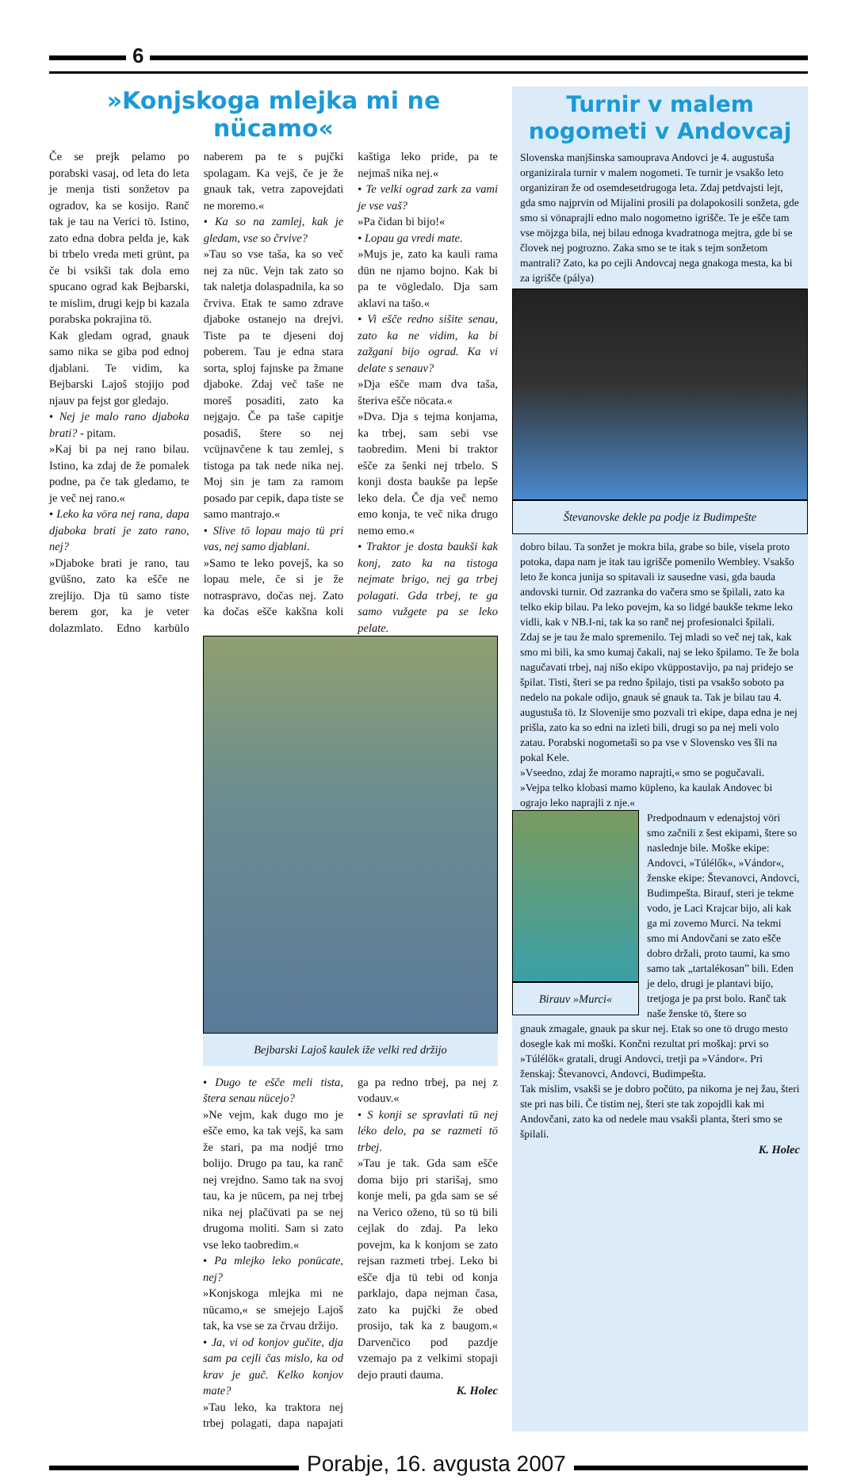6
»Konjskoga mlejka mi ne nücamo«
Če se prejk pelamo po porabski vasaj, od leta do leta je menja tisti sonžetov pa ogradov, ka se kosijo. Ranč tak je tau na Verici tö. Istino, zato edna dobra pelda je, kak bi trbelo vreda meti grünt, pa če bi vsikši tak dola emo spucano ograd kak Bejbarski, te mislim, drugi kejp bi kazala porabska pokrajina tö.
Kak gledam ograd, gnauk samo nika se giba pod ednoj djablani. Te vidim, ka Bejbarski Lajoš stojijo pod njauv pa fejst gor gledajo.
• Nej je malo rano djaboka brati? - pitam.
»Kaj bi pa nej rano bilau. Istino, ka zdaj de že pomalek podne, pa če tak gledamo, te je več nej rano.«
• Leko ka vöra nej rana, dapa djaboka brati je zato rano, nej?
»Djaboke brati je rano, tau gvüšno, zato ka ešče ne zrejlijo. Dja tü samo tiste berem gor, ka je veter dolazmlato. Edno karbülo naberem pa te s pujčki spolagam. Ka vejš, če je že gnauk tak, vetra zapovejdati ne moremo.«
• Ka so na zamlej, kak je gledam, vse so črvive?
»Tau so vse taša, ka so več nej za nüc. Vejn tak zato so tak naletja dolaspadnila, ka so črviva. Etak te samo zdrave djaboke ostanejo na drejvi. Tiste pa te djeseni doj poberem. Tau je edna stara sorta, sploj fajnske pa žmane djaboke. Zdaj več taše ne moreš posaditi, zato ka nejgajo. Če pa taše capitje posadiš, štere so nej vcüjnavčene k tau zemlej, s tistoga pa tak nede nika nej. Moj sin je tam za ramom posado par cepik, dapa tiste se samo mantrajo.«
• Slive tö lopau majo tü pri vas, nej samo djablani.
»Samo te leko povejš, ka so lopau mele, če si je že notraspravo, dočas nej. Zato ka dočas ešče kakšna koli kaštiga leko pride, pa te nejmaš nika nej.«
• Te velki ograd zark za vami je vse vaš?
»Pa čidan bi bijo!«
• Lopau ga vredi mate.
»Mujs je, zato ka kauli rama dün ne njamo bojno. Kak bi pa te vögledalo. Dja sam aklavi na tašo.«
• Vi ešče redno sišite senau, zato ka ne vidim, ka bi zažgani bijo ograd. Ka vi delate s senauv?
»Dja ešče mam dva taša, šteriva ešče nöcata.«
»Dva. Dja s tejma konjama, ka trbej, sam sebi vse taobredim. Meni bi traktor ešče za šenki nej trbelo. S konji dosta baukše pa lepše leko dela. Če dja več nemo emo konja, te več nika drugo nemo emo.«
• Traktor je dosta baukši kak konj, zato ka na tistoga nejmate brigo, nej ga trbej polagati. Gda trbej, te ga samo vužgete pa se leko pelate.
Bejbarski Lajoš kaulek iže velki red držijo
• Dugo te ešče meli tista, štera senau nücejo?
»Ne vejm, kak dugo mo je ešče emo, ka tak vejš, ka sam že stari, pa ma nodjé trno bolijo. Drugo pa tau, ka ranč nej vrejdno. Samo tak na svoj tau, ka je nücem, pa nej trbej nika nej plačüvati pa se nej drugoma moliti. Sam si zato vse leko taobredim.«
• Pa mlejko leko ponücate, nej?
»Konjskoga mlejka mi ne nücamo,« se smejejo Lajoš tak, ka vse se za črvau držijo.
• Ja, vi od konjov gučite, dja sam pa cejli čas mislo, ka od krav je guč. Kelko konjov mate?
»Tau leko, ka traktora nej trbej polagati, dapa napajati ga pa redno trbej, pa nej z vodauv.«
• S konji se spravlati tü nej léko delo, pa se razmeti tö trbej.
»Tau je tak. Gda sam ešče doma bijo pri starišaj, smo konje meli, pa gda sam se sé na Verico oženo, tü so tü bili cejlak do zdaj. Pa leko povejm, ka k konjom se zato rejsan razmeti trbej. Leko bi ešče dja tü tebi od konja parklajo, dapa nejman časa, zato ka pujčki že obed prosijo, tak ka z baugom.« Darvenčico pod pazdje vzemajo pa z velkimi stopaji dejo prauti dauma.
K. Holec
Turnir v malem nogometi v Andovcaj
Slovenska manjšinska samouprava Andovci je 4. augustuša organizirala turnir v malem nogometi. Te turnir je vsakšo leto organiziran že od osemdesetdrugoga leta. Zdaj petdvajsti lejt, gda smo najprvin od Mijalini prosili pa dolapokosili sonžeta, gde smo si vönaprajli edno malo nogometno igrišče. Te je ešče tam vse möjzga bila, nej bilau ednoga kvadratnoga mejtra, gde bi se človek nej pogrozno. Zaka smo se te itak s tejm sonžetom mantrali? Zato, ka po cejli Andovcaj nega gnakoga mesta, ka bi za igrišče (pálya)
Števanovske dekle pa podje iz Budimpešte
dobro bilau. Ta sonžet je mokra bila, grabe so bile, visela proto potoka, dapa nam je itak tau igrišče pomenilo Wembley. Vsakšo leto že konca junija so spitavali iz sausedne vasi, gda bauda andovski turnir. Od zazranka do vačera smo se špilali, zato ka telko ekip bilau. Pa leko povejm, ka so lidgé baukše tekme leko vidli, kak v NB.I-ni, tak ka so ranč nej profesionalci špilali.
Zdaj se je tau že malo spremenilo. Tej mladi so več nej tak, kak smo mi bili, ka smo kumaj čakali, naj se leko špilamo. Te že bola nagučavati trbej, naj nišo ekipo vküppostavijo, pa naj pridejo se špilat. Tisti, šteri se pa redno špilajo, tisti pa vsakšo soboto pa nedelo na pokale odijo, gnauk sé gnauk ta. Tak je bilau tau 4. augustuša tö. Iz Slovenije smo pozvali tri ekipe, dapa edna je nej prišla, zato ka so edni na izleti bili, drugi so pa nej meli volo zatau. Porabski nogometaši so pa vse v Slovensko ves šli na pokal Kele.
»Vseedno, zdaj že moramo naprajti,« smo se pogučavali.
»Vejpa telko klobasi mamo küpleno, ka kaulak Andovec bi ograjo leko naprajli z nje.«
Birauv »Murci«
Predpodnaum v edenajstoj vöri smo začnili z šest ekipami, štere so naslednje bile. Moške ekipe: Andovci, »Túlélők«, »Vándor«, ženske ekipe: Števanovci, Andovci, Budimpešta. Birauf, steri je tekme vodo, je Laci Krajcar bijo, ali kak ga mi zovemo Murci. Na tekmi smo mi Andovčani se zato ešče dobro držali, proto taumi, ka smo samo tak „tartalékosan” bili. Eden je delo, drugi je plantavi bijo, tretjoga je pa prst bolo. Ranč tak naše ženske tö, štere so
gnauk zmagale, gnauk pa skur nej. Etak so one tö drugo mesto dosegle kak mi moški. Končni rezultat pri moškaj: prvi so »Túlélők« gratali, drugi Andovci, tretji pa »Vándor«. Pri ženskaj: Števanovci, Andovci, Budimpešta.
Tak mislim, vsakši se je dobro počüto, pa nikoma je nej žau, šteri ste pri nas bili. Če tistim nej, šteri ste tak zopojdli kak mi Andovčani, zato ka od nedele mau vsakši planta, šteri smo se špilali.
K. Holec
Porabje, 16. avgusta 2007